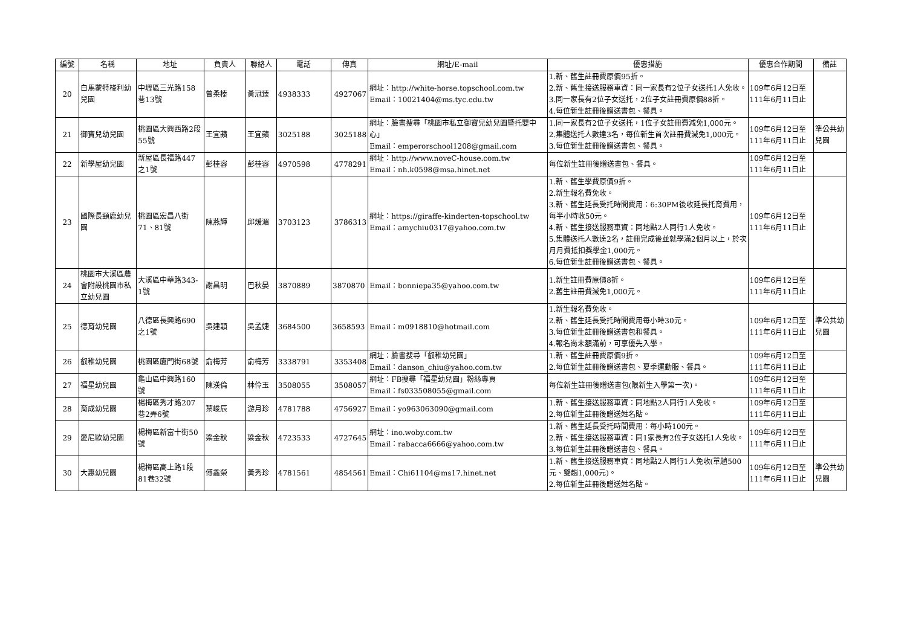| 編號 | 名稱 | 地址 | 負責人 | 聯絡人 | 電話 | 傳真 | 網址/E-mail | 優惠措施 | 優惠合作期間 | 備註 |
| --- | --- | --- | --- | --- | --- | --- | --- | --- | --- | --- |
| 20 | 白馬蒙特梭利幼兒園 | 中壢區三光路158巷13號 | 曾柔榛 | 黃冠臻 | 4938333 | 4927067 | 網址：http://white-horse.topschool.com.tw Email：10021404@ms.tyc.edu.tw | 1.新、舊生註冊費原價95折。 2.新、舊生接送服務車資：同一家長有2位子女送托1人免收。 3.同一家長有2位子女送托，2位子女註冊費原價88折。 4.每位新生註冊後贈送書包、餐具。 | 109年6月12日至111年6月11日止 | |
| 21 | 御寶兒幼兒園 | 桃園區大興西路2段55號 | 王宜蘋 | 王宜蘋 | 3025188 | 3025188 | 網址：臉書搜尋「桃園市私立御寶兒幼兒園暨托嬰中心」 Email：emperorschool1208@gmail.com | 1.同一家長有2位子女送托，1位子女註冊費減免1,000元。 2.集體送托人數達3名，每位新生首次註冊費減免1,000元。 3.每位新生註冊後贈送書包、餐具。 | 109年6月12日至111年6月11日止 | 準公共幼兒園 |
| 22 | 新學屋幼兒園 | 新屋區長福路447之1號 | 彭桂容 | 彭桂容 | 4970598 | 4778291 | 網址：http://www.noveC-house.com.tw Email：nh.k0598@msa.hinet.net | 每位新生註冊後贈送書包、餐具。 | 109年6月12日至111年6月11日止 | |
| 23 | 國際長頸鹿幼兒園 | 桃園區宏昌八街71、81號 | 陳燕輝 | 邱煖湄 | 3703123 | 3786313 | 網址：https://giraffe-kinderten-topschool.tw Email：amychiu0317@yahoo.com.tw | 1.新、舊生學費原價9折。 2.新生報名費免收。 3.新、舊生延長受托時間費用：6:30PM後收延長托育費用，每半小時收50元。 4.新、舊生接送服務車資：同地點2人同行1人免收。 5.集體送托人數達2名，註冊完成後並就學滿2個月以上，於次月月費抵扣獎學金1,000元。 6.每位新生註冊後贈送書包、餐具。 | 109年6月12日至111年6月11日止 | |
| 24 | 桃園市大溪區農會附設桃園市私立幼兒園 | 大溪區中華路343-1號 | 謝昌明 | 巴秋晏 | 3870889 | 3870870 | Email：bonniepa35@yahoo.com.tw | 1.新生註冊費原價8折。 2.舊生註冊費減免1,000元。 | 109年6月12日至111年6月11日止 | |
| 25 | 德育幼兒園 | 八德區長興路690之1號 | 吳建穎 | 吳孟婕 | 3684500 | 3658593 | Email：m0918810@hotmail.com | 1.新生報名費免收。 2.新、舊生延長受托時間費用每小時30元。 3.每位新生註冊後贈送書包和餐具。 4.報名尚未額滿前，可享優先入學。 | 109年6月12日至111年6月11日止 | 準公共幼兒園 |
| 26 | 叡稚幼兒園 | 桃園區廈門街68號 | 俞梅芳 | 俞梅芳 | 3338791 | 3353408 | 網址：臉書搜尋「叡稚幼兒園」 Email：danson_chiu@yahoo.com.tw | 1.新、舊生註冊費原價9折。 2.每位新生註冊後贈送書包、夏季運動服、餐具。 | 109年6月12日至111年6月11日止 | |
| 27 | 福星幼兒園 | 龜山區中興路160號 | 陳漢倫 | 林伶玉 | 3508055 | 3508057 | 網址：FB搜尋「福星幼兒園」粉絲專頁 Email：fs033508055@gmail.com | 每位新生註冊後贈送書包(限新生入學第一次)。 | 109年6月12日至111年6月11日止 | |
| 28 | 育成幼兒園 | 楊梅區秀才路207巷2弄6號 | 葉峻辰 | 游月珍 | 4781788 | 4756927 | Email：yo963063090@gmail.com | 1.新、舊生接送服務車資：同地點2人同行1人免收。 2.每位新生註冊後贈送姓名貼。 | 109年6月12日至111年6月11日止 | |
| 29 | 愛尼歐幼兒園 | 楊梅區新富十街50號 | 梁金秋 | 梁金秋 | 4723533 | 4727645 | 網址：ino.woby.com.tw Email：rabacca6666@yahoo.com.tw | 1.新、舊生延長受托時間費用：每小時100元。 2.新、舊生接送服務車資：同1家長有2位子女送托1人免收。 3.每位新生註冊後贈送書包、餐具。 | 109年6月12日至111年6月11日止 | |
| 30 | 大惠幼兒園 | 楊梅區高上路1段81巷32號 | 傅鑫榮 | 黃秀珍 | 4781561 | 4854561 | Email：Chi61104@ms17.hinet.net | 1.新、舊生接送服務車資：同地點2人同行1人免收(單趟500元、雙趟1,000元)。 2.每位新生註冊後贈送姓名貼。 | 109年6月12日至111年6月11日止 | 準公共幼兒園 |